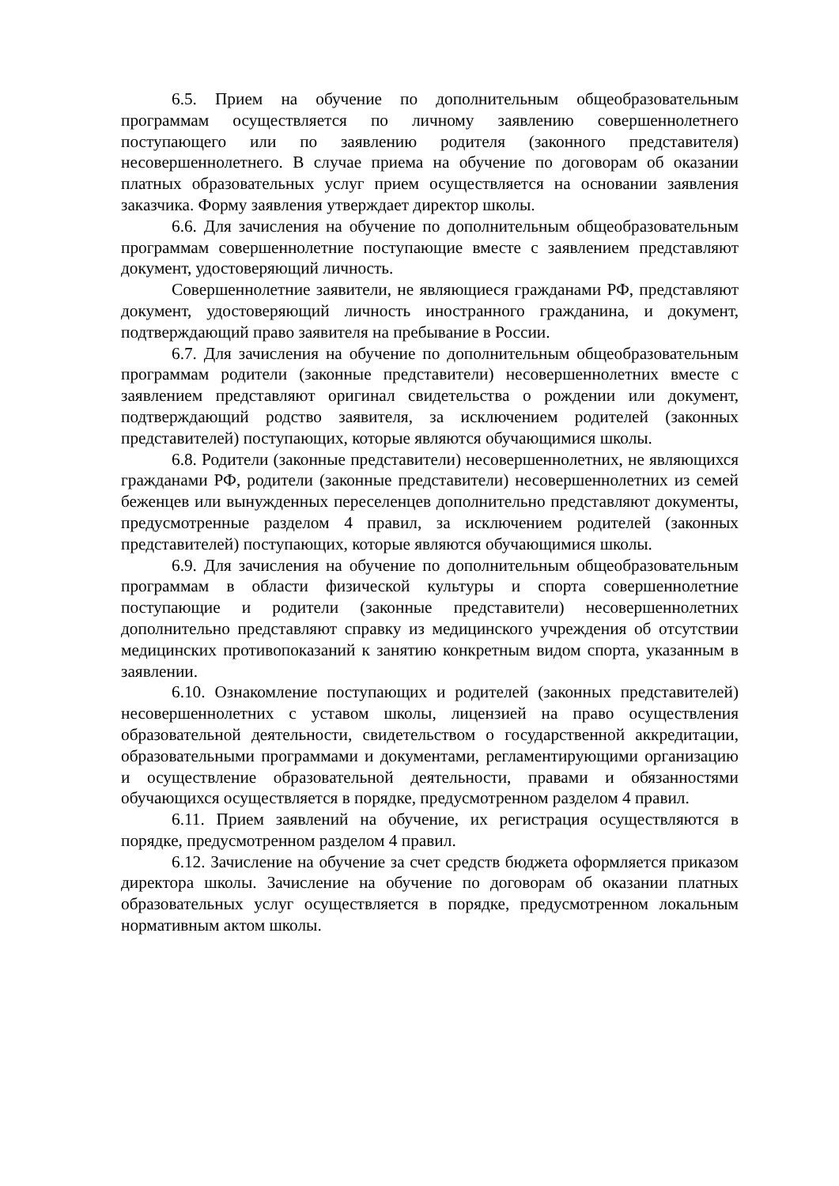6.5. Прием на обучение по дополнительным общеобразовательным программам осуществляется по личному заявлению совершеннолетнего поступающего или по заявлению родителя (законного представителя) несовершеннолетнего. В случае приема на обучение по договорам об оказании платных образовательных услуг прием осуществляется на основании заявления заказчика. Форму заявления утверждает директор школы.
6.6. Для зачисления на обучение по дополнительным общеобразовательным программам совершеннолетние поступающие вместе с заявлением представляют документ, удостоверяющий личность.
Совершеннолетние заявители, не являющиеся гражданами РФ, представляют документ, удостоверяющий личность иностранного гражданина, и документ, подтверждающий право заявителя на пребывание в России.
6.7. Для зачисления на обучение по дополнительным общеобразовательным программам родители (законные представители) несовершеннолетних вместе с заявлением представляют оригинал свидетельства о рождении или документ, подтверждающий родство заявителя, за исключением родителей (законных представителей) поступающих, которые являются обучающимися школы.
6.8. Родители (законные представители) несовершеннолетних, не являющихся гражданами РФ, родители (законные представители) несовершеннолетних из семей беженцев или вынужденных переселенцев дополнительно представляют документы, предусмотренные разделом 4 правил, за исключением родителей (законных представителей) поступающих, которые являются обучающимися школы.
6.9. Для зачисления на обучение по дополнительным общеобразовательным программам в области физической культуры и спорта совершеннолетние поступающие и родители (законные представители) несовершеннолетних дополнительно представляют справку из медицинского учреждения об отсутствии медицинских противопоказаний к занятию конкретным видом спорта, указанным в заявлении.
6.10. Ознакомление поступающих и родителей (законных представителей) несовершеннолетних с уставом школы, лицензией на право осуществления образовательной деятельности, свидетельством о государственной аккредитации, образовательными программами и документами, регламентирующими организацию и осуществление образовательной деятельности, правами и обязанностями обучающихся осуществляется в порядке, предусмотренном разделом 4 правил.
6.11. Прием заявлений на обучение, их регистрация осуществляются в порядке, предусмотренном разделом 4 правил.
6.12. Зачисление на обучение за счет средств бюджета оформляется приказом директора школы. Зачисление на обучение по договорам об оказании платных образовательных услуг осуществляется в порядке, предусмотренном локальным нормативным актом школы.